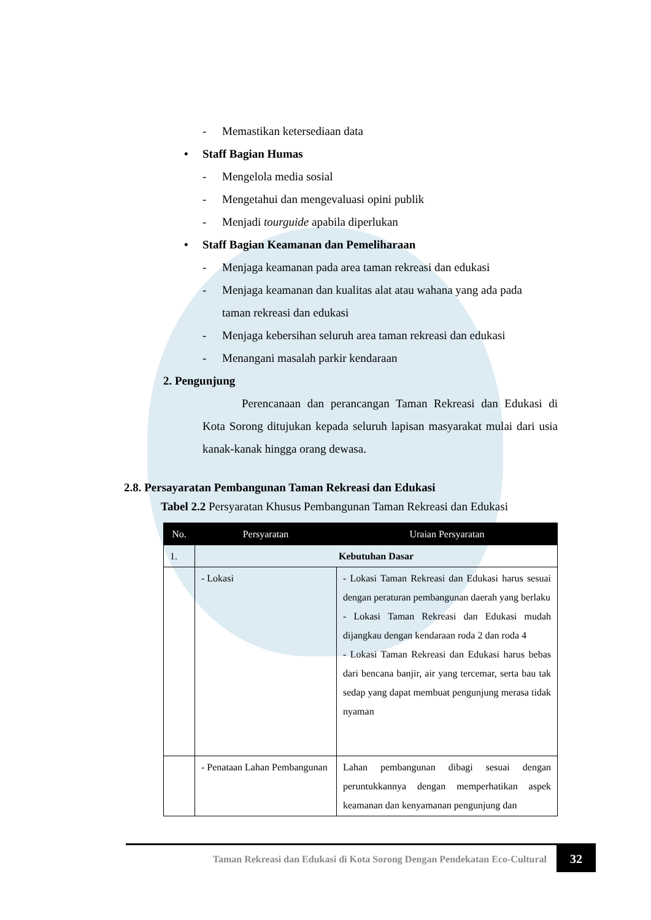- Memastikan ketersediaan data
• Staff Bagian Humas
- Mengelola media sosial
- Mengetahui dan mengevaluasi opini publik
- Menjadi tourguide apabila diperlukan
• Staff Bagian Keamanan dan Pemeliharaan
- Menjaga keamanan pada area taman rekreasi dan edukasi
- Menjaga keamanan dan kualitas alat atau wahana yang ada pada
taman rekreasi dan edukasi
- Menjaga kebersihan seluruh area taman rekreasi dan edukasi
- Menangani masalah parkir kendaraan
2. Pengunjung
Perencanaan dan perancangan Taman Rekreasi dan Edukasi di Kota Sorong ditujukan kepada seluruh lapisan masyarakat mulai dari usia kanak-kanak hingga orang dewasa.
2.8. Persayaratan Pembangunan Taman Rekreasi dan Edukasi
Tabel 2.2 Persyaratan Khusus Pembangunan Taman Rekreasi dan Edukasi
| No. | Persyaratan | Uraian Persyaratan |
| --- | --- | --- |
| 1. | Kebutuhan Dasar | |
| | - Lokasi | - Lokasi Taman Rekreasi dan Edukasi harus sesuai dengan peraturan pembangunan daerah yang berlaku - Lokasi Taman Rekreasi dan Edukasi mudah dijangkau dengan kendaraan roda 2 dan roda 4 - Lokasi Taman Rekreasi dan Edukasi harus bebas dari bencana banjir, air yang tercemar, serta bau tak sedap yang dapat membuat pengunjung merasa tidak nyaman |
| | - Penataan Lahan Pembangunan | Lahan pembangunan dibagi sesuai dengan peruntukkannya dengan memperhatikan aspek keamanan dan kenyamanan pengunjung dan |
Taman Rekreasi dan Edukasi di Kota Sorong Dengan Pendekatan Eco-Cultural
32